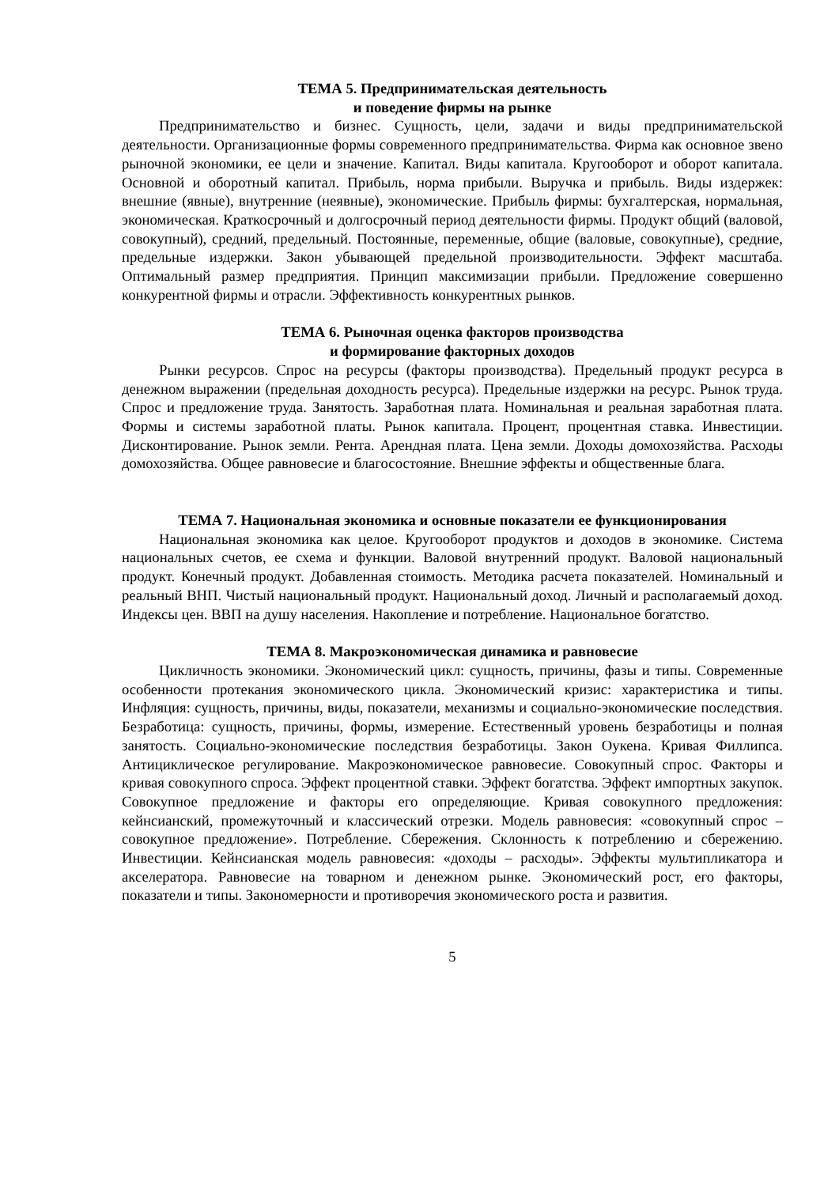ТЕМА 5. Предпринимательская деятельность
и поведение фирмы на рынке
Предпринимательство и бизнес. Сущность, цели, задачи и виды предпринимательской деятельности. Организационные формы современного предпринимательства. Фирма как основное звено рыночной экономики, ее цели и значение. Капитал. Виды капитала. Кругооборот и оборот капитала. Основной и оборотный капитал. Прибыль, норма прибыли. Выручка и прибыль. Виды издержек: внешние (явные), внутренние (неявные), экономические. Прибыль фирмы: бухгалтерская, нормальная, экономическая. Краткосрочный и долгосрочный период деятельности фирмы. Продукт общий (валовой, совокупный), средний, предельный. Постоянные, переменные, общие (валовые, совокупные), средние, предельные издержки. Закон убывающей предельной производительности. Эффект масштаба. Оптимальный размер предприятия. Принцип максимизации прибыли. Предложение совершенно конкурентной фирмы и отрасли. Эффективность конкурентных рынков.
ТЕМА 6. Рыночная оценка факторов производства
и формирование факторных доходов
Рынки ресурсов. Спрос на ресурсы (факторы производства). Предельный продукт ресурса в денежном выражении (предельная доходность ресурса). Предельные издержки на ресурс. Рынок труда. Спрос и предложение труда. Занятость. Заработная плата. Номинальная и реальная заработная плата. Формы и системы заработной платы. Рынок капитала. Процент, процентная ставка. Инвестиции. Дисконтирование. Рынок земли. Рента. Арендная плата. Цена земли. Доходы домохозяйства. Расходы домохозяйства. Общее равновесие и благосостояние. Внешние эффекты и общественные блага.
ТЕМА 7. Национальная экономика и основные показатели ее функционирования
Национальная экономика как целое. Кругооборот продуктов и доходов в экономике. Система национальных счетов, ее схема и функции. Валовой внутренний продукт. Валовой национальный продукт. Конечный продукт. Добавленная стоимость. Методика расчета показателей. Номинальный и реальный ВНП. Чистый национальный продукт. Национальный доход. Личный и располагаемый доход. Индексы цен. ВВП на душу населения. Накопление и потребление. Национальное богатство.
ТЕМА 8. Макроэкономическая динамика и равновесие
Цикличность экономики. Экономический цикл: сущность, причины, фазы и типы. Современные особенности протекания экономического цикла. Экономический кризис: характеристика и типы. Инфляция: сущность, причины, виды, показатели, механизмы и социально-экономические последствия. Безработица: сущность, причины, формы, измерение. Естественный уровень безработицы и полная занятость. Социально-экономические последствия безработицы. Закон Оукена. Кривая Филлипса. Антициклическое регулирование. Макроэкономическое равновесие. Совокупный спрос. Факторы и кривая совокупного спроса. Эффект процентной ставки. Эффект богатства. Эффект импортных закупок. Совокупное предложение и факторы его определяющие. Кривая совокупного предложения: кейнсианский, промежуточный и классический отрезки. Модель равновесия: «совокупный спрос – совокупное предложение». Потребление. Сбережения. Склонность к потреблению и сбережению. Инвестиции. Кейнсианская модель равновесия: «доходы – расходы». Эффекты мультипликатора и акселератора. Равновесие на товарном и денежном рынке. Экономический рост, его факторы, показатели и типы. Закономерности и противоречия экономического роста и развития.
5